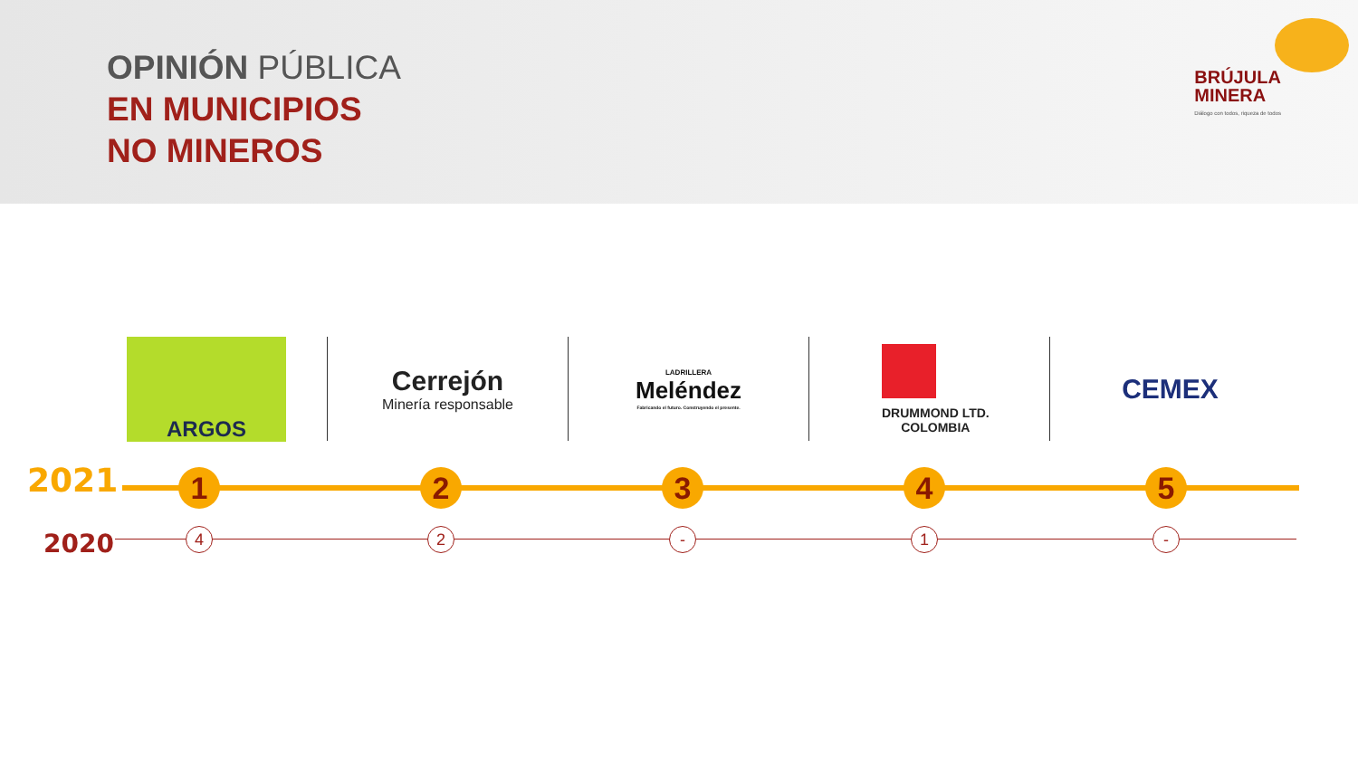OPINIÓN PÚBLICA
EN MUNICIPIOS
NO MINEROS
BRÚJULA
MINERA
Diálogo con todos, riqueza de todos
ARGOS
Cerrejón
Minería responsable
LADRILLERA
Meléndez
Fabricando el futuro. Construyendo el presente.
DRUMMOND LTD.
COLOMBIA
CEMEX
2021
2020
1 2 3 4 5
4 2 - 1 -